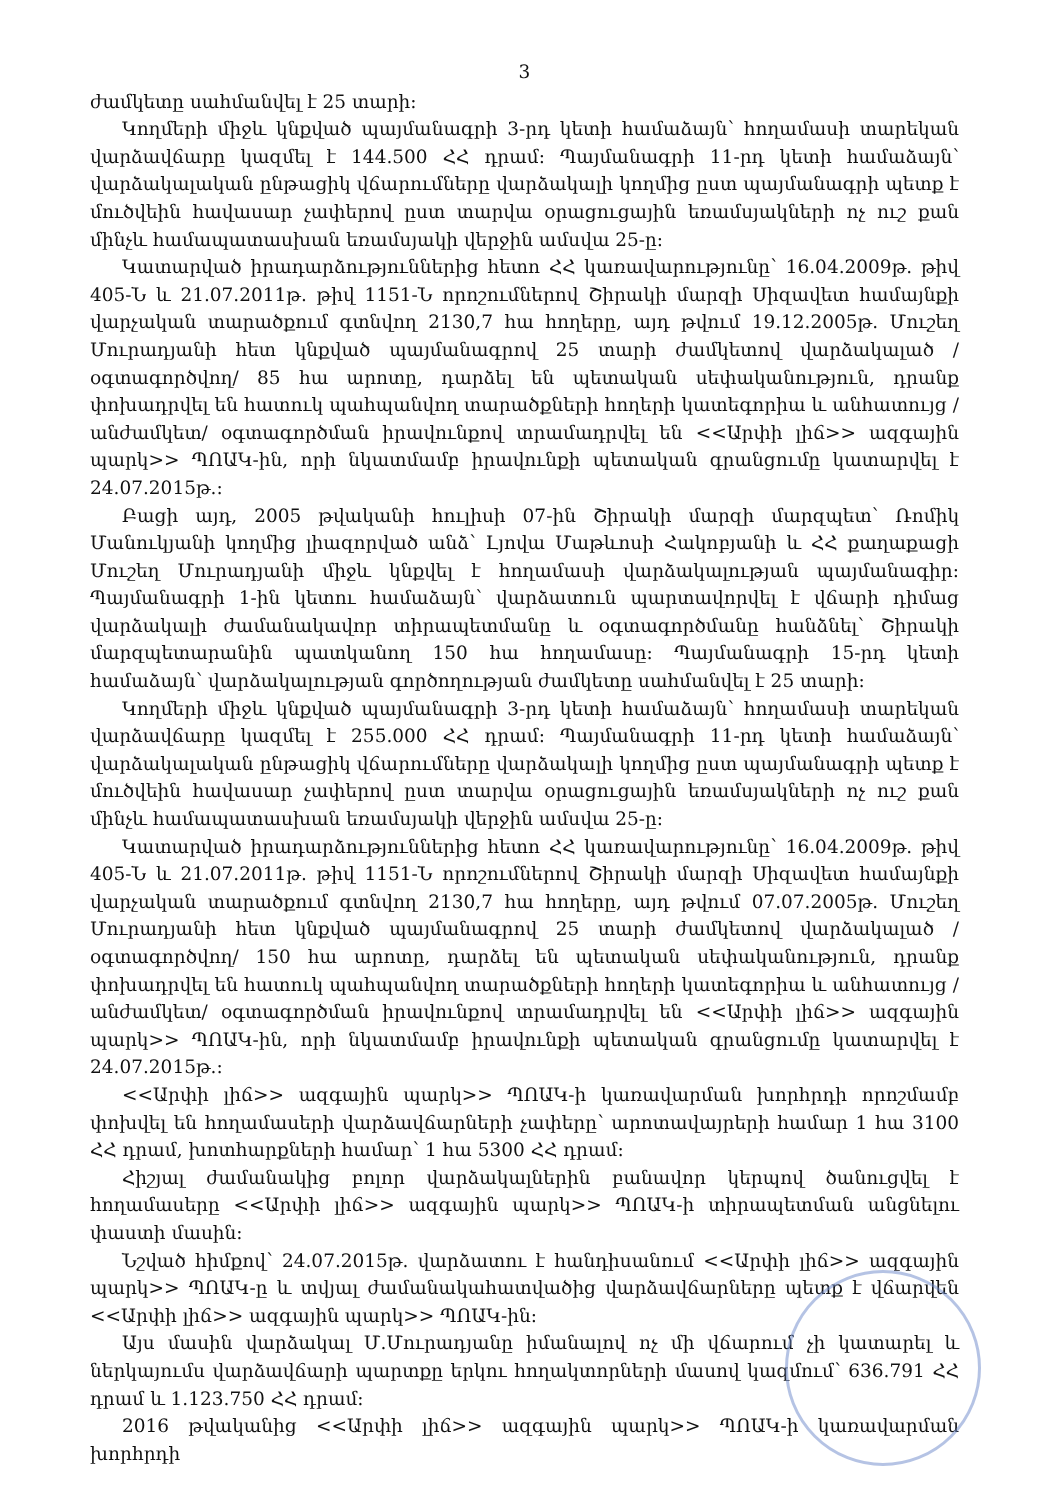3
ժամկետը սահմանվել է 25 տարի:
Կողմերի միջև կնքված պայմանագրի 3-րդ կետի համաձայն՝ հողամասի տարեկան վարձավճարը կազմել է 144.500 ՀՀ դրամ: Պայմանագրի 11-րդ կետի համաձայն՝ վարձակալական ընթացիկ վճարումները վարձակալի կողմից ըստ պայմանագրի պետք է մուծվեին հավասար չափերով ըստ տարվա օրացուցային եռամսյակների ոչ ուշ քան մինչև համապատասխան եռամսյակի վերջին ամսվա 25-ը:
Կատարված իրադարձություններից հետո ՀՀ կառավարությունը՝ 16.04.2009թ. թիվ 405-Ն և 21.07.2011թ. թիվ 1151-Ն որոշումներով Շիրակի մարզի Սիզավետ համայնքի վարչական տարածքում գտնվող 2130,7 հա հողերը, այդ թվում 19.12.2005թ. Մուշեղ Մուրադյանի հետ կնքված պայմանագրով 25 տարի ժամկետով վարձակալած /օգտագործվող/ 85 հա արոտը, դարձել են պետական սեփականություն, դրանք փոխադրվել են հատուկ պահպանվող տարածքների հողերի կատեգորիա և անհատույց /անժամկետ/ օգտագործման իրավունքով տրամադրվել են <<Արփի լիճ>> ազգային պարկ>> ՊՈԱԿ-ին, որի նկատմամբ իրավունքի պետական գրանցումը կատարվել է 24.07.2015թ.:
Բացի այդ, 2005 թվականի հուլիսի 07-ին Շիրակի մարզի մարզպետ՝ Ռոմիկ Մանուկյանի կողմից լիազորված անձ՝ Լյովա Մաթևոսի Հակոբյանի և ՀՀ քաղաքացի Մուշեղ Մուրադյանի միջև կնքվել է հողամասի վարձակալության պայմանագիր: Պայմանագրի 1-ին կետու համաձայն՝ վարձատուն պարտավորվել է վճարի դիմաց վարձակալի ժամանակավոր տիրապետմանը և օգտագործմանը հանձնել՝ Շիրակի մարզպետարանին պատկանող 150 հա հողամասը: Պայմանագրի 15-րդ կետի համաձայն՝ վարձակալության գործողության ժամկետը սահմանվել է 25 տարի:
Կողմերի միջև կնքված պայմանագրի 3-րդ կետի համաձայն՝ հողամասի տարեկան վարձավճարը կազմել է 255.000 ՀՀ դրամ: Պայմանագրի 11-րդ կետի համաձայն՝ վարձակալական ընթացիկ վճարումները վարձակալի կողմից ըստ պայմանագրի պետք է մուծվեին հավասար չափերով ըստ տարվա օրացուցային եռամսյակների ոչ ուշ քան մինչև համապատասխան եռամսյակի վերջին ամսվա 25-ը:
Կատարված իրադարձություններից հետո ՀՀ կառավարությունը՝ 16.04.2009թ. թիվ 405-Ն և 21.07.2011թ. թիվ 1151-Ն որոշումներով Շիրակի մարզի Սիզավետ համայնքի վարչական տարածքում գտնվող 2130,7 հա հողերը, այդ թվում 07.07.2005թ. Մուշեղ Մուրադյանի հետ կնքված պայմանագրով 25 տարի ժամկետով վարձակալած /օգտագործվող/ 150 հա արոտը, դարձել են պետական սեփականություն, դրանք փոխադրվել են հատուկ պահպանվող տարածքների հողերի կատեգորիա և անհատույց /անժամկետ/ օգտագործման իրավունքով տրամադրվել են <<Արփի լիճ>> ազգային պարկ>> ՊՈԱԿ-ին, որի նկատմամբ իրավունքի պետական գրանցումը կատարվել է 24.07.2015թ.:
<<Արփի լիճ>> ազգային պարկ>> ՊՈԱԿ-ի կառավարման խորհրդի որոշմամբ փոխվել են հողամասերի վարձավճարների չափերը՝ արոտավայրերի համար 1 հա 3100 ՀՀ դրամ, խոտհարքների համար՝ 1 հա 5300 ՀՀ դրամ:
Հիշյալ ժամանակից բոլոր վարձակալներին բանավոր կերպով ծանուցվել է հողամասերը <<Արփի լիճ>> ազգային պարկ>> ՊՈԱԿ-ի տիրապետման անցնելու փաստի մասին:
Նշված հիմքով՝ 24.07.2015թ. վարձատու է հանդիսանում <<Արփի լիճ>> ազգային պարկ>> ՊՈԱԿ-ը և տվյալ ժամանակահատվածից վարձավճարները պետք է վճարվեն <<Արփի լիճ>> ազգային պարկ>> ՊՈԱԿ-ին:
Այս մասին վարձակալ Մ.Մուրադյանը իմանալով ոչ մի վճարում չի կատարել և ներկայումս վարձավճարի պարտքը երկու հողակտորների մասով կազմում՝ 636.791 ՀՀ դրամ և 1.123.750 ՀՀ դրամ:
2016 թվականից <<Արփի լիճ>> ազգային պարկ>> ՊՈԱԿ-ի կառավարման խորհրդի